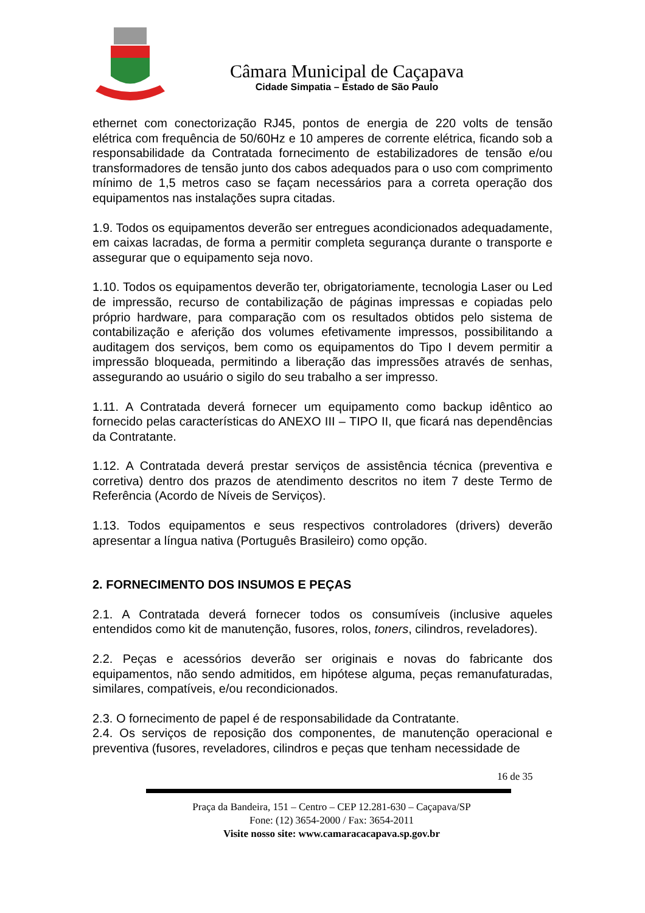Câmara Municipal de Caçapava
Cidade Simpatia – Estado de São Paulo
ethernet com conectorização RJ45, pontos de energia de 220 volts de tensão elétrica com frequência de 50/60Hz e 10 amperes de corrente elétrica, ficando sob a responsabilidade da Contratada fornecimento de estabilizadores de tensão e/ou transformadores de tensão junto dos cabos adequados para o uso com comprimento mínimo de 1,5 metros caso se façam necessários para a correta operação dos equipamentos nas instalações supra citadas.
1.9. Todos os equipamentos deverão ser entregues acondicionados adequadamente, em caixas lacradas, de forma a permitir completa segurança durante o transporte e assegurar que o equipamento seja novo.
1.10. Todos os equipamentos deverão ter, obrigatoriamente, tecnologia Laser ou Led de impressão, recurso de contabilização de páginas impressas e copiadas pelo próprio hardware, para comparação com os resultados obtidos pelo sistema de contabilização e aferição dos volumes efetivamente impressos, possibilitando a auditagem dos serviços, bem como os equipamentos do Tipo I devem permitir a impressão bloqueada, permitindo a liberação das impressões através de senhas, assegurando ao usuário o sigilo do seu trabalho a ser impresso.
1.11. A Contratada deverá fornecer um equipamento como backup idêntico ao fornecido pelas características do ANEXO III – TIPO II, que ficará nas dependências da Contratante.
1.12. A Contratada deverá prestar serviços de assistência técnica (preventiva e corretiva) dentro dos prazos de atendimento descritos no item 7 deste Termo de Referência (Acordo de Níveis de Serviços).
1.13. Todos equipamentos e seus respectivos controladores (drivers) deverão apresentar a língua nativa (Português Brasileiro) como opção.
2. FORNECIMENTO DOS INSUMOS E PEÇAS
2.1. A Contratada deverá fornecer todos os consumíveis (inclusive aqueles entendidos como kit de manutenção, fusores, rolos, toners, cilindros, reveladores).
2.2. Peças e acessórios deverão ser originais e novas do fabricante dos equipamentos, não sendo admitidos, em hipótese alguma, peças remanufaturadas, similares, compatíveis, e/ou recondicionados.
2.3. O fornecimento de papel é de responsabilidade da Contratante.
2.4. Os serviços de reposição dos componentes, de manutenção operacional e preventiva (fusores, reveladores, cilindros e peças que tenham necessidade de
16 de 35
Praça da Bandeira, 151 – Centro – CEP 12.281-630 – Caçapava/SP
Fone: (12) 3654-2000 / Fax: 3654-2011
Visite nosso site: www.camaracacapava.sp.gov.br